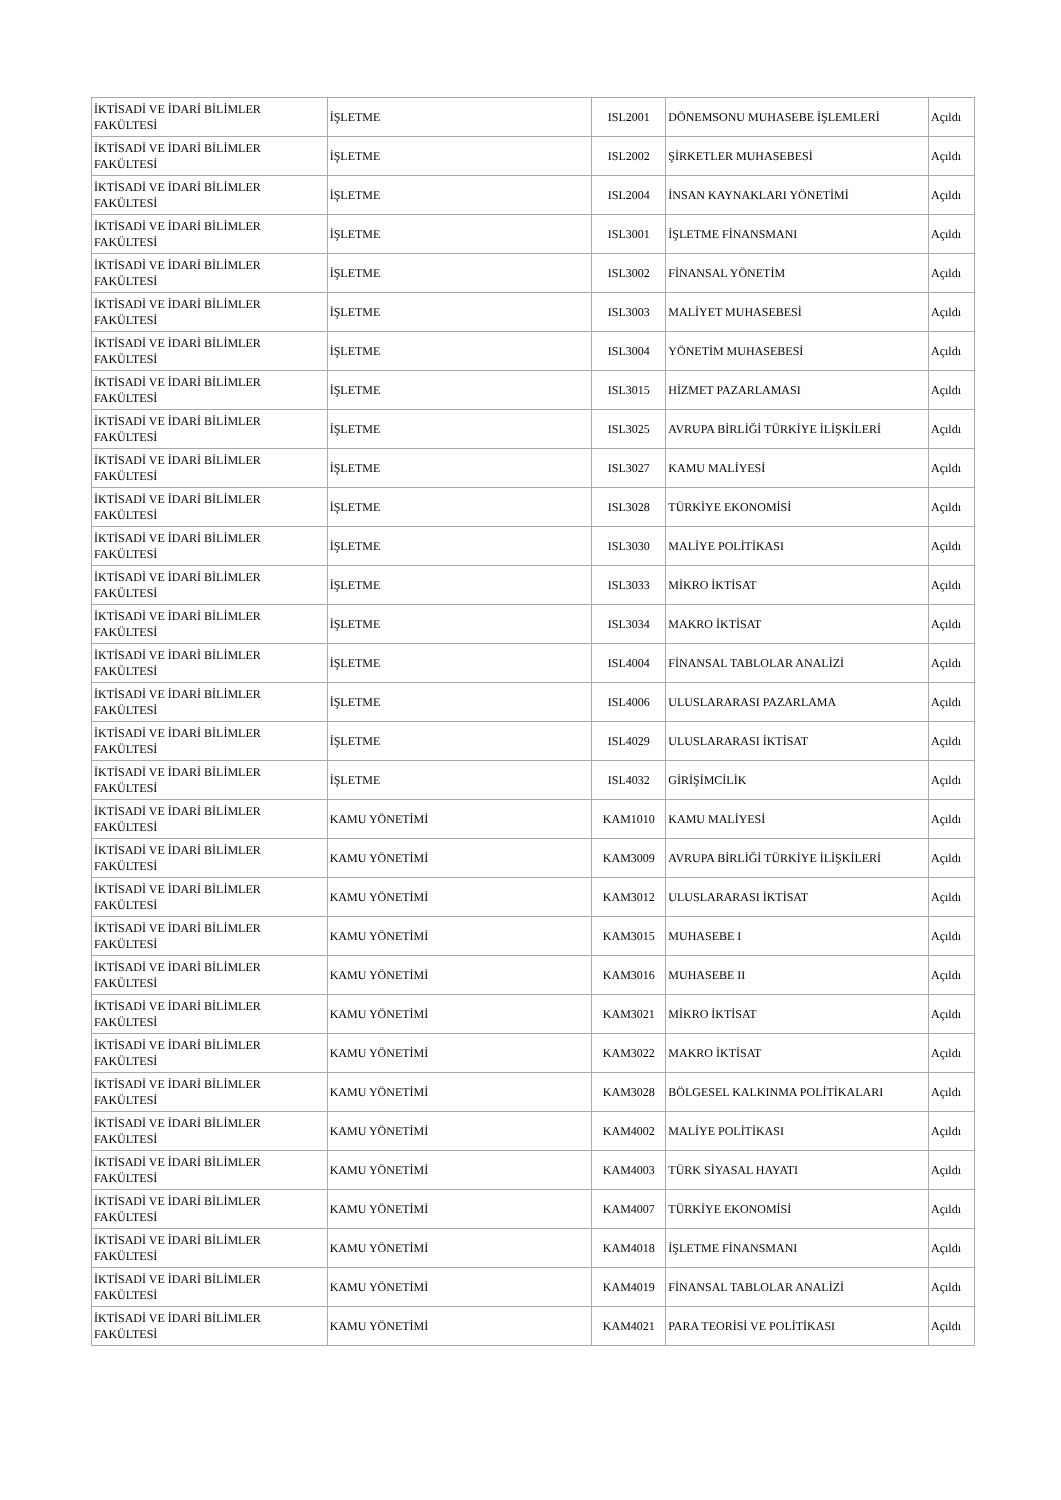| İKTİSADİ VE İDARİ BİLİMLER FAKÜLTESİ | İŞLETME | ISL2001 | DÖNEMSONU MUHASEBE İŞLEMLERİ | Açıldı |
| İKTİSADİ VE İDARİ BİLİMLER FAKÜLTESİ | İŞLETME | ISL2002 | ŞİRKETLER MUHASEBESİ | Açıldı |
| İKTİSADİ VE İDARİ BİLİMLER FAKÜLTESİ | İŞLETME | ISL2004 | İNSAN KAYNAKLARI YÖNETİMİ | Açıldı |
| İKTİSADİ VE İDARİ BİLİMLER FAKÜLTESİ | İŞLETME | ISL3001 | İŞLETME FİNANSMANI | Açıldı |
| İKTİSADİ VE İDARİ BİLİMLER FAKÜLTESİ | İŞLETME | ISL3002 | FİNANSAL YÖNETİM | Açıldı |
| İKTİSADİ VE İDARİ BİLİMLER FAKÜLTESİ | İŞLETME | ISL3003 | MALİYET MUHASEBESİ | Açıldı |
| İKTİSADİ VE İDARİ BİLİMLER FAKÜLTESİ | İŞLETME | ISL3004 | YÖNETİM MUHASEBESİ | Açıldı |
| İKTİSADİ VE İDARİ BİLİMLER FAKÜLTESİ | İŞLETME | ISL3015 | HİZMET PAZARLAMASI | Açıldı |
| İKTİSADİ VE İDARİ BİLİMLER FAKÜLTESİ | İŞLETME | ISL3025 | AVRUPA BİRLİĞİ TÜRKİYE İLİŞKİLERİ | Açıldı |
| İKTİSADİ VE İDARİ BİLİMLER FAKÜLTESİ | İŞLETME | ISL3027 | KAMU MALİYESİ | Açıldı |
| İKTİSADİ VE İDARİ BİLİMLER FAKÜLTESİ | İŞLETME | ISL3028 | TÜRKİYE EKONOMİSİ | Açıldı |
| İKTİSADİ VE İDARİ BİLİMLER FAKÜLTESİ | İŞLETME | ISL3030 | MALİYE POLİTİKASI | Açıldı |
| İKTİSADİ VE İDARİ BİLİMLER FAKÜLTESİ | İŞLETME | ISL3033 | MİKRO İKTİSAT | Açıldı |
| İKTİSADİ VE İDARİ BİLİMLER FAKÜLTESİ | İŞLETME | ISL3034 | MAKRO İKTİSAT | Açıldı |
| İKTİSADİ VE İDARİ BİLİMLER FAKÜLTESİ | İŞLETME | ISL4004 | FİNANSAL TABLOLAR ANALİZİ | Açıldı |
| İKTİSADİ VE İDARİ BİLİMLER FAKÜLTESİ | İŞLETME | ISL4006 | ULUSLARARASI PAZARLAMA | Açıldı |
| İKTİSADİ VE İDARİ BİLİMLER FAKÜLTESİ | İŞLETME | ISL4029 | ULUSLARARASI İKTİSAT | Açıldı |
| İKTİSADİ VE İDARİ BİLİMLER FAKÜLTESİ | İŞLETME | ISL4032 | GİRİŞİMCİLİK | Açıldı |
| İKTİSADİ VE İDARİ BİLİMLER FAKÜLTESİ | KAMU YÖNETİMİ | KAM1010 | KAMU MALİYESİ | Açıldı |
| İKTİSADİ VE İDARİ BİLİMLER FAKÜLTESİ | KAMU YÖNETİMİ | KAM3009 | AVRUPA BİRLİĞİ TÜRKİYE İLİŞKİLERİ | Açıldı |
| İKTİSADİ VE İDARİ BİLİMLER FAKÜLTESİ | KAMU YÖNETİMİ | KAM3012 | ULUSLARARASI İKTİSAT | Açıldı |
| İKTİSADİ VE İDARİ BİLİMLER FAKÜLTESİ | KAMU YÖNETİMİ | KAM3015 | MUHASEBE I | Açıldı |
| İKTİSADİ VE İDARİ BİLİMLER FAKÜLTESİ | KAMU YÖNETİMİ | KAM3016 | MUHASEBE II | Açıldı |
| İKTİSADİ VE İDARİ BİLİMLER FAKÜLTESİ | KAMU YÖNETİMİ | KAM3021 | MİKRO İKTİSAT | Açıldı |
| İKTİSADİ VE İDARİ BİLİMLER FAKÜLTESİ | KAMU YÖNETİMİ | KAM3022 | MAKRO İKTİSAT | Açıldı |
| İKTİSADİ VE İDARİ BİLİMLER FAKÜLTESİ | KAMU YÖNETİMİ | KAM3028 | BÖLGESEL KALKINMA POLİTİKALARI | Açıldı |
| İKTİSADİ VE İDARİ BİLİMLER FAKÜLTESİ | KAMU YÖNETİMİ | KAM4002 | MALİYE POLİTİKASI | Açıldı |
| İKTİSADİ VE İDARİ BİLİMLER FAKÜLTESİ | KAMU YÖNETİMİ | KAM4003 | TÜRK SİYASAL HAYATI | Açıldı |
| İKTİSADİ VE İDARİ BİLİMLER FAKÜLTESİ | KAMU YÖNETİMİ | KAM4007 | TÜRKİYE EKONOMİSİ | Açıldı |
| İKTİSADİ VE İDARİ BİLİMLER FAKÜLTESİ | KAMU YÖNETİMİ | KAM4018 | İŞLETME FİNANSMANI | Açıldı |
| İKTİSADİ VE İDARİ BİLİMLER FAKÜLTESİ | KAMU YÖNETİMİ | KAM4019 | FİNANSAL TABLOLAR ANALİZİ | Açıldı |
| İKTİSADİ VE İDARİ BİLİMLER FAKÜLTESİ | KAMU YÖNETİMİ | KAM4021 | PARA TEORİSİ VE POLİTİKASI | Açıldı |